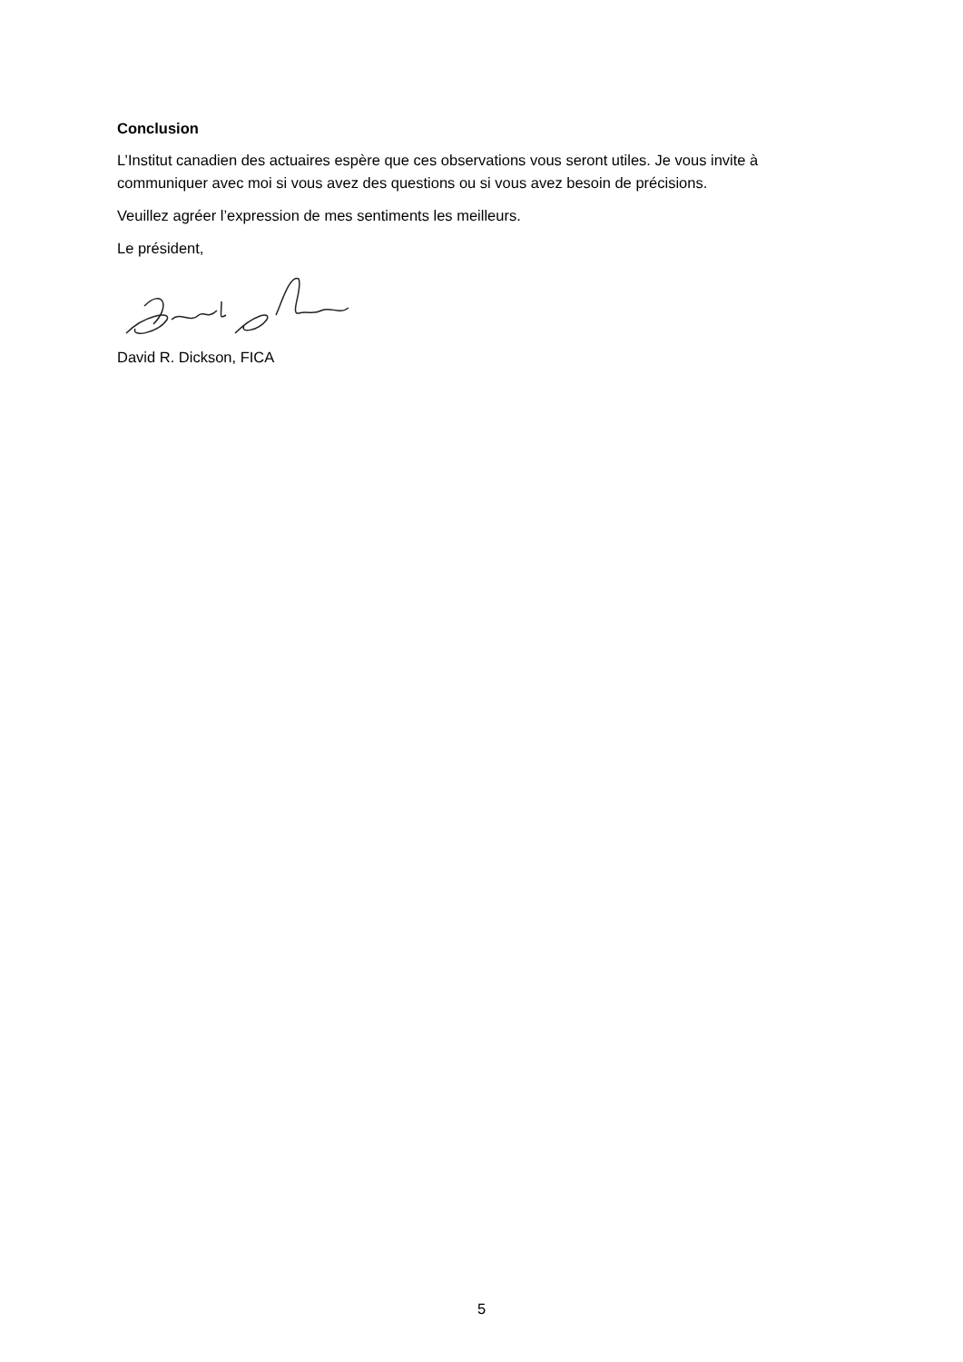Conclusion
L’Institut canadien des actuaires espère que ces observations vous seront utiles. Je vous invite à communiquer avec moi si vous avez des questions ou si vous avez besoin de précisions.
Veuillez agréer l’expression de mes sentiments les meilleurs.
Le président,
David R. Dickson, FICA
5